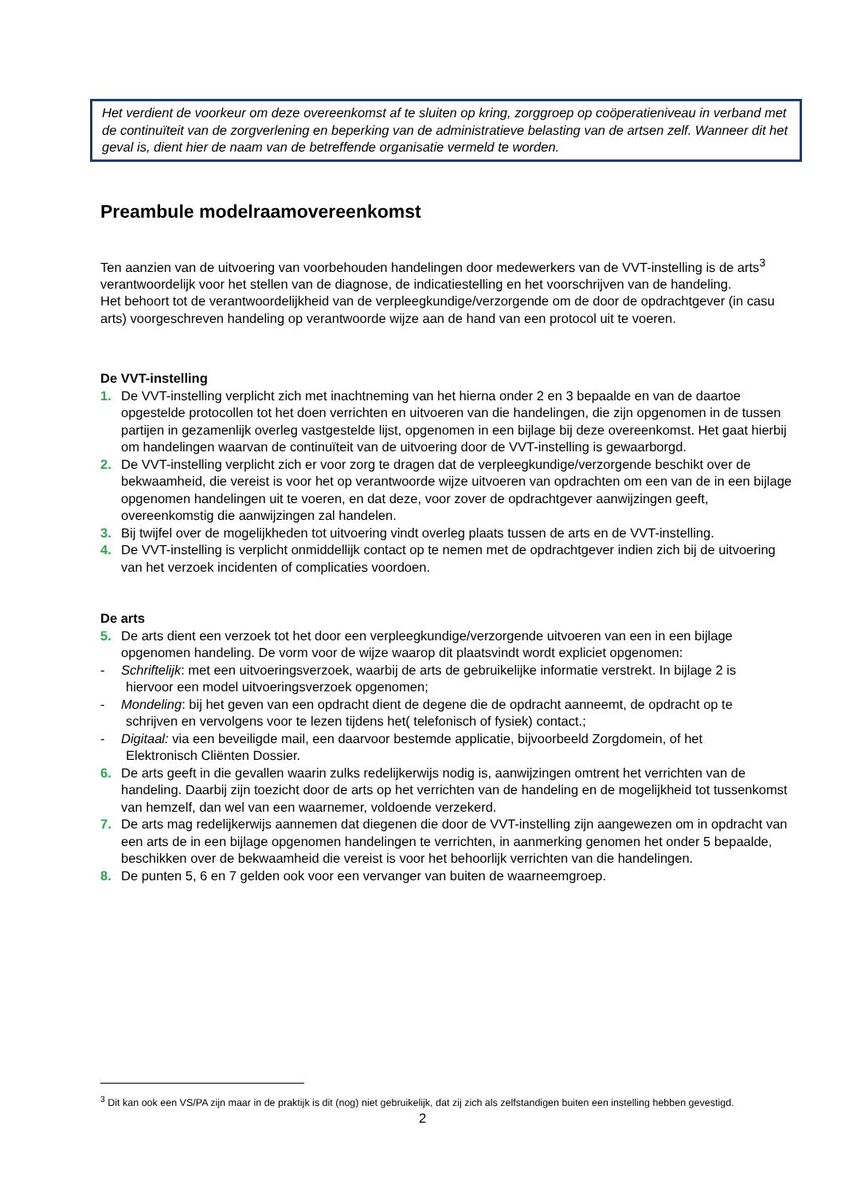Het verdient de voorkeur om deze overeenkomst af te sluiten op kring, zorggroep op coöperatieniveau in verband met de continuïteit van de zorgverlening en beperking van de administratieve belasting van de artsen zelf. Wanneer dit het geval is, dient hier de naam van de betreffende organisatie vermeld te worden.
Preambule modelraamovereenkomst
Ten aanzien van de uitvoering van voorbehouden handelingen door medewerkers van de VVT-instelling is de arts<sup>3</sup> verantwoordelijk voor het stellen van de diagnose, de indicatiestelling en het voorschrijven van de handeling.
Het behoort tot de verantwoordelijkheid van de verpleegkundige/verzorgende om de door de opdrachtgever (in casu arts) voorgeschreven handeling op verantwoorde wijze aan de hand van een protocol uit te voeren.
De VVT-instelling
1. De VVT-instelling verplicht zich met inachtneming van het hierna onder 2 en 3 bepaalde en van de daartoe opgestelde protocollen tot het doen verrichten en uitvoeren van die handelingen, die zijn opgenomen in de tussen partijen in gezamenlijk overleg vastgestelde lijst, opgenomen in een bijlage bij deze overeenkomst. Het gaat hierbij om handelingen waarvan de continuïteit van de uitvoering door de VVT-instelling is gewaarborgd.
2. De VVT-instelling verplicht zich er voor zorg te dragen dat de verpleegkundige/verzorgende beschikt over de bekwaamheid, die vereist is voor het op verantwoorde wijze uitvoeren van opdrachten om een van de in een bijlage opgenomen handelingen uit te voeren, en dat deze, voor zover de opdrachtgever aanwijzingen geeft, overeenkomstig die aanwijzingen zal handelen.
3. Bij twijfel over de mogelijkheden tot uitvoering vindt overleg plaats tussen de arts en de VVT-instelling.
4. De VVT-instelling is verplicht onmiddellijk contact op te nemen met de opdrachtgever indien zich bij de uitvoering van het verzoek incidenten of complicaties voordoen.
De arts
5. De arts dient een verzoek tot het door een verpleegkundige/verzorgende uitvoeren van een in een bijlage opgenomen handeling. De vorm voor de wijze waarop dit plaatsvindt wordt expliciet opgenomen:
- Schriftelijk: met een uitvoeringsverzoek, waarbij de arts de gebruikelijke informatie verstrekt. In bijlage 2 is
hiervoor een model uitvoeringsverzoek opgenomen;
- Mondeling: bij het geven van een opdracht dient de degene die de opdracht aanneemt, de opdracht op te
schrijven en vervolgens voor te lezen tijdens het( telefonisch of fysiek) contact.;
- Digitaal: via een beveiligde mail, een daarvoor bestemde applicatie, bijvoorbeeld Zorgdomein, of het
Elektronisch Cliënten Dossier.
6. De arts geeft in die gevallen waarin zulks redelijkerwijs nodig is, aanwijzingen omtrent het verrichten van de handeling. Daarbij zijn toezicht door de arts op het verrichten van de handeling en de mogelijkheid tot tussenkomst van hemzelf, dan wel van een waarnemer, voldoende verzekerd.
7. De arts mag redelijkerwijs aannemen dat diegenen die door de VVT-instelling zijn aangewezen om in opdracht van een arts de in een bijlage opgenomen handelingen te verrichten, in aanmerking genomen het onder 5 bepaalde, beschikken over de bekwaamheid die vereist is voor het behoorlijk verrichten van die handelingen.
8. De punten 5, 6 en 7 gelden ook voor een vervanger van buiten de waarneemgroep.
<sup>3</sup> Dit kan ook een VS/PA zijn maar in de praktijk is dit (nog) niet gebruikelijk, dat zij zich als zelfstandigen buiten een instelling hebben gevestigd.
2